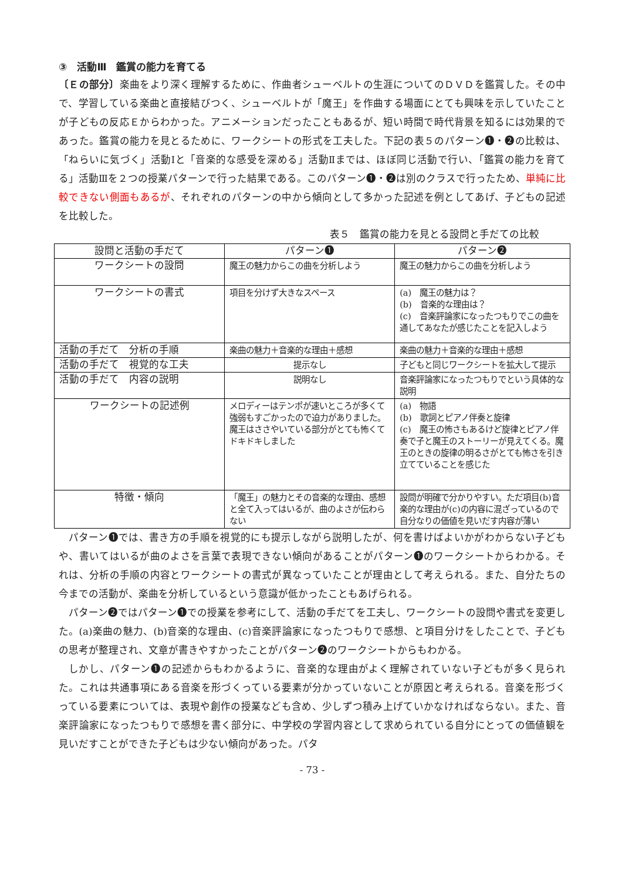③　活動Ⅲ　鑑賞の能力を育てる
〔Ｅの部分〕楽曲をより深く理解するために、作曲者シューベルトの生涯についてのＤＶＤを鑑賞した。その中で、学習している楽曲と直接結びつく、シューベルトが「魔王」を作曲する場面にとても興味を示していたことが子どもの反応Ｅからわかった。アニメーションだったこともあるが、短い時間で時代背景を知るには効果的であった。鑑賞の能力を見とるために、ワークシートの形式を工夫した。下記の表５のパターン❶・❷の比較は、「ねらいに気づく」活動Ⅰと「音楽的な感受を深める」活動Ⅱまでは、ほぼ同じ活動で行い、「鑑賞の能力を育てる」活動Ⅲを２つの授業パターンで行った結果である。このパターン❶・❷は別のクラスで行ったため、単純に比較できない側面もあるが、それぞれのパターンの中から傾向として多かった記述を例としてあげ、子どもの記述を比較した。
表５　鑑賞の能力を見とる設問と手だての比較
| 設問と活動の手だて | パターン❶ | パターン❷ |
| --- | --- | --- |
| ワークシートの設問 | 魔王の魅力からこの曲を分析しよう | 魔王の魅力からこの曲を分析しよう |
| ワークシートの書式 | 項目を分けず大きなスペース | (a) 魔王の魅力は？ (b) 音楽的な理由は？ (c) 音楽評論家になったつもりでこの曲を通してあなたが感じたことを記入しよう |
| 活動の手だて 分析の手順 | 楽曲の魅力＋音楽的な理由＋感想 | 楽曲の魅力＋音楽的な理由＋感想 |
| 活動の手だて 視覚的な工夫 | 提示なし | 子どもと同じワークシートを拡大して提示 |
| 活動の手だて 内容の説明 | 説明なし | 音楽評論家になったつもりでという具体的な説明 |
| ワークシートの記述例 | メロディーはテンポが速いところが多くて強弱もすごかったので迫力がありました。魔王はささやいている部分がとても怖くてドキドキしました | (a) 物語 (b) 歌詞とピアノ伴奏と旋律 (c) 魔王の怖さもあるけど旋律とピアノ伴奏で子と魔王のストーリーが見えてくる。魔王のときの旋律の明るさがとても怖さを引き立てていることを感じた |
| 特徴・傾向 | 「魔王」の魅力とその音楽的な理由、感想と全て入ってはいるが、曲のよさが伝わらない | 設問が明確で分かりやすい。ただ項目(b)音楽的な理由が(c)の内容に混ざっているので自分なりの価値を見いだす内容が薄い |
パターン❶では、書き方の手順を視覚的にも提示しながら説明したが、何を書けばよいかがわからない子どもや、書いてはいるが曲のよさを言葉で表現できない傾向があることがパターン❶のワークシートからわかる。それは、分析の手順の内容とワークシートの書式が異なっていたことが理由として考えられる。また、自分たちの今までの活動が、楽曲を分析しているという意識が低かったこともあげられる。
パターン❷ではパターン❶での授業を参考にして、活動の手だてを工夫し、ワークシートの設問や書式を変更した。(a)楽曲の魅力、(b)音楽的な理由、(c)音楽評論家になったつもりで感想、と項目分けをしたことで、子どもの思考が整理され、文章が書きやすかったことがパターン❷のワークシートからもわかる。
しかし、パターン❶の記述からもわかるように、音楽的な理由がよく理解されていない子どもが多く見られた。これは共通事項にある音楽を形づくっている要素が分かっていないことが原因と考えられる。音楽を形づくっている要素については、表現や創作の授業なども含め、少しずつ積み上げていかなければならない。また、音楽評論家になったつもりで感想を書く部分に、中学校の学習内容として求められている自分にとっての価値観を見いだすことができた子どもは少ない傾向があった。パタ
- 73 -